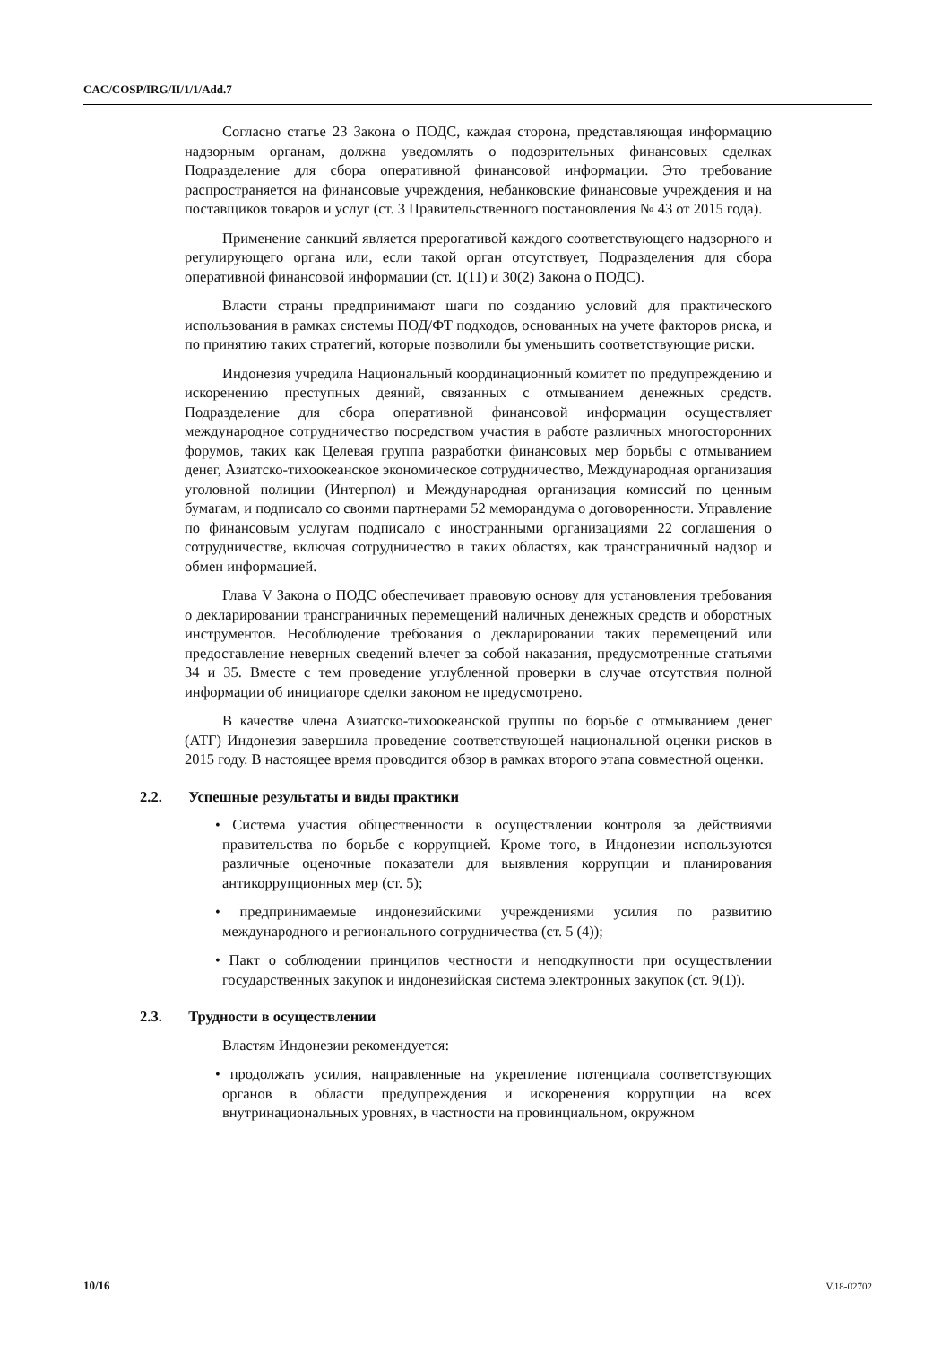CAC/COSP/IRG/II/1/1/Add.7
Согласно статье 23 Закона о ПОДС, каждая сторона, представляющая информацию надзорным органам, должна уведомлять о подозрительных финансовых сделках Подразделение для сбора оперативной финансовой информации. Это требование распространяется на финансовые учреждения, небанковские финансовые учреждения и на поставщиков товаров и услуг (ст. 3 Правительственного постановления № 43 от 2015 года).
Применение санкций является прерогативой каждого соответствующего надзорного и регулирующего органа или, если такой орган отсутствует, Подразделения для сбора оперативной финансовой информации (ст. 1(11) и 30(2) Закона о ПОДС).
Власти страны предпринимают шаги по созданию условий для практического использования в рамках системы ПОД/ФТ подходов, основанных на учете факторов риска, и по принятию таких стратегий, которые позволили бы уменьшить соответствующие риски.
Индонезия учредила Национальный координационный комитет по предупреждению и искоренению преступных деяний, связанных с отмыванием денежных средств. Подразделение для сбора оперативной финансовой информации осуществляет международное сотрудничество посредством участия в работе различных многосторонних форумов, таких как Целевая группа разработки финансовых мер борьбы с отмыванием денег, Азиатско-тихоокеанское экономическое сотрудничество, Международная организация уголовной полиции (Интерпол) и Международная организация комиссий по ценным бумагам, и подписало со своими партнерами 52 меморандума о договоренности. Управление по финансовым услугам подписало с иностранными организациями 22 соглашения о сотрудничестве, включая сотрудничество в таких областях, как трансграничный надзор и обмен информацией.
Глава V Закона о ПОДС обеспечивает правовую основу для установления требования о декларировании трансграничных перемещений наличных денежных средств и оборотных инструментов. Несоблюдение требования о декларировании таких перемещений или предоставление неверных сведений влечет за собой наказания, предусмотренные статьями 34 и 35. Вместе с тем проведение углубленной проверки в случае отсутствия полной информации об инициаторе сделки законом не предусмотрено.
В качестве члена Азиатско-тихоокеанской группы по борьбе с отмыванием денег (АТГ) Индонезия завершила проведение соответствующей национальной оценки рисков в 2015 году. В настоящее время проводится обзор в рамках второго этапа совместной оценки.
2.2. Успешные результаты и виды практики
• Система участия общественности в осуществлении контроля за действиями правительства по борьбе с коррупцией. Кроме того, в Индонезии используются различные оценочные показатели для выявления коррупции и планирования антикоррупционных мер (ст. 5);
• предпринимаемые индонезийскими учреждениями усилия по развитию международного и регионального сотрудничества (ст. 5 (4));
• Пакт о соблюдении принципов честности и неподкупности при осуществлении государственных закупок и индонезийская система электронных закупок (ст. 9(1)).
2.3. Трудности в осуществлении
Властям Индонезии рекомендуется:
• продолжать усилия, направленные на укрепление потенциала соответствующих органов в области предупреждения и искоренения коррупции на всех внутринациональных уровнях, в частности на провинциальном, окружном
10/16 V.18-02702